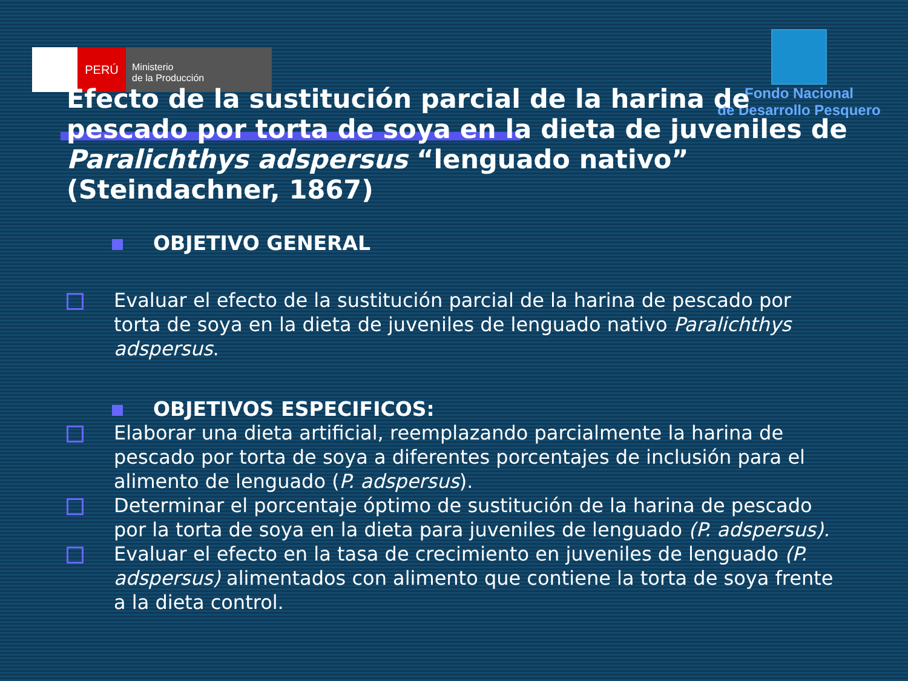PERÚ
Ministerio
de la Producción
Fondo Nacional
de Desarrollo Pesquero
Efecto de la sustitución parcial de la harina de pescado por torta de soya en la dieta de juveniles de Paralichthys adspersus “lenguado nativo” (Steindachner, 1867)
OBJETIVO GENERAL
Evaluar el efecto de la sustitución parcial de la harina de pescado por torta de soya en la dieta de juveniles de lenguado nativo Paralichthys adspersus.
OBJETIVOS ESPECIFICOS:
Elaborar una dieta artificial, reemplazando parcialmente la harina de pescado por torta de soya a diferentes porcentajes de inclusión para el alimento de lenguado (P. adspersus).
Determinar el porcentaje óptimo de sustitución de la harina de pescado por la torta de soya en la dieta para juveniles de lenguado (P. adspersus).
Evaluar el efecto en la tasa de crecimiento en juveniles de lenguado (P. adspersus) alimentados con alimento que contiene la torta de soya frente a la dieta control.